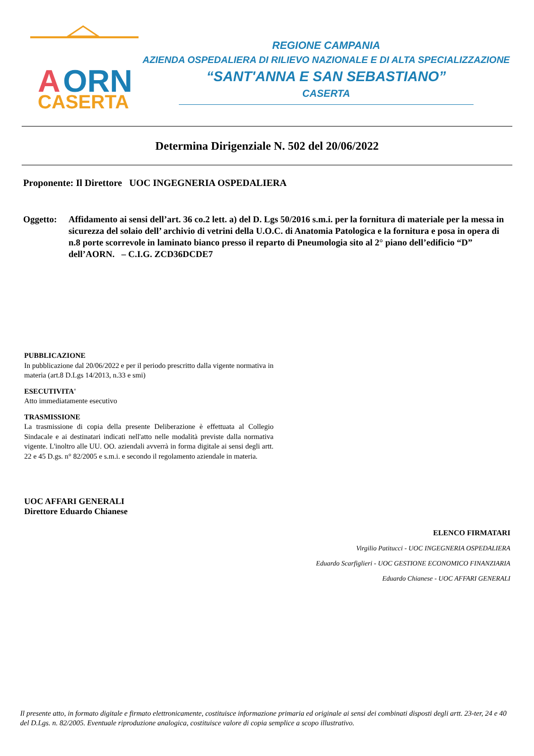A
ORN
CASERTA
REGIONE CAMPANIA
AZIENDA OSPEDALIERA DI RILIEVO NAZIONALE E DI ALTA SPECIALIZZAZIONE
“SANT'ANNA E SAN SEBASTIANO”
CASERTA
Determina Dirigenziale N. 502 del 20/06/2022
Proponente: Il Direttore UOC INGEGNERIA OSPEDALIERA
Oggetto: Affidamento ai sensi dell’art. 36 co.2 lett. a) del D. Lgs 50/2016 s.m.i. per la fornitura di materiale per la messa in sicurezza del solaio dell’ archivio di vetrini della U.O.C. di Anatomia Patologica e la fornitura e posa in opera di n.8 porte scorrevole in laminato bianco presso il reparto di Pneumologia sito al 2° piano dell’edificio “D” dell’AORN. – C.I.G. ZCD36DCDE7
PUBBLICAZIONE
In pubblicazione dal 20/06/2022 e per il periodo prescritto dalla vigente normativa in materia (art.8 D.Lgs 14/2013, n.33 e smi)
ESECUTIVITA'
Atto immediatamente esecutivo
TRASMISSIONE
La trasmissione di copia della presente Deliberazione è effettuata al Collegio Sindacale e ai destinatari indicati nell'atto nelle modalità previste dalla normativa vigente. L'inoltro alle UU. OO. aziendali avverrà in forma digitale ai sensi degli artt. 22 e 45 D.gs. n° 82/2005 e s.m.i. e secondo il regolamento aziendale in materia.
UOC AFFARI GENERALI
Direttore Eduardo Chianese
ELENCO FIRMATARI
Virgilio Patitucci - UOC INGEGNERIA OSPEDALIERA
Eduardo Scarfiglieri - UOC GESTIONE ECONOMICO FINANZIARIA
Eduardo Chianese - UOC AFFARI GENERALI
Il presente atto, in formato digitale e firmato elettronicamente, costituisce informazione primaria ed originale ai sensi dei combinati disposti degli artt. 23-ter, 24 e 40 del D.Lgs. n. 82/2005. Eventuale riproduzione analogica, costituisce valore di copia semplice a scopo illustrativo.